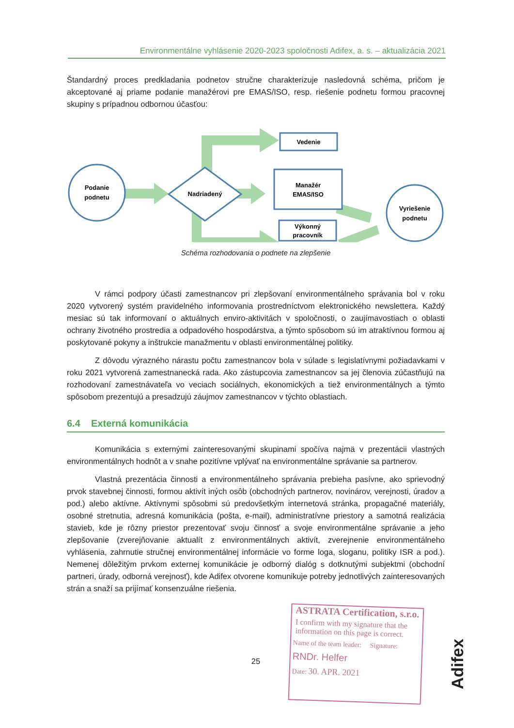Environmentálne vyhlásenie 2020-2023 spoločnosti Adifex, a. s. – aktualizácia 2021
Štandardný proces predkladania podnetov stručne charakterizuje nasledovná schéma, pričom je akceptované aj priame podanie manažérovi pre EMAS/ISO, resp. riešenie podnetu formou pracovnej skupiny s prípadnou odbornou účasťou:
Podanie
podnetu
Nadriadený
Vedenie
Manažér
EMAS/ISO
Výkonný
pracovník
Vyriešenie
podnetu
Schéma rozhodovania o podnete na zlepšenie
V rámci podpory účasti zamestnancov pri zlepšovaní environmentálneho správania bol v roku 2020 vytvorený systém pravidelného informovania prostredníctvom elektronického newslettera. Každý mesiac sú tak informovaní o aktuálnych enviro-aktivitách v spoločnosti, o zaujímavostiach o oblasti ochrany životného prostredia a odpadového hospodárstva, a týmto spôsobom sú im atraktívnou formou aj poskytované pokyny a inštrukcie manažmentu v oblasti environmentálnej politiky.
Z dôvodu výrazného nárastu počtu zamestnancov bola v súlade s legislatívnymi požiadavkami v roku 2021 vytvorená zamestnanecká rada. Ako zástupcovia zamestnancov sa jej členovia zúčastňujú na rozhodovaní zamestnávateľa vo veciach sociálnych, ekonomických a tiež environmentálnych a týmto spôsobom prezentujú a presadzujú záujmov zamestnancov v týchto oblastiach.
6.4 Externá komunikácia
Komunikácia s externými zainteresovanými skupinami spočíva najmä v prezentácii vlastných environmentálnych hodnôt a v snahe pozitívne vplývať na environmentálne správanie sa partnerov.
Vlastná prezentácia činnosti a environmentálneho správania prebieha pasívne, ako sprievodný prvok stavebnej činnosti, formou aktivít iných osôb (obchodných partnerov, novinárov, verejnosti, úradov a pod.) alebo aktívne. Aktívnymi spôsobmi sú predovšetkým internetová stránka, propagačné materiály, osobné stretnutia, adresná komunikácia (pošta, e-mail), administratívne priestory a samotná realizácia stavieb, kde je rôzny priestor prezentovať svoju činnosť a svoje environmentálne správanie a jeho zlepšovanie (zverejňovanie aktualít z environmentálnych aktivít, zverejnenie environmentálneho vyhlásenia, zahrnutie stručnej environmentálnej informácie vo forme loga, sloganu, politiky ISR a pod.). Nemenej dôležitým prvkom externej komunikácie je odborný dialóg s dotknutými subjektmi (obchodní partneri, úrady, odborná verejnosť), kde Adifex otvorene komunikuje potreby jednotlivých zainteresovaných strán a snaží sa prijímať konsenzuálne riešenia.
25
ASTRATA Certification, s.r.o.
I confirm with my signature that the information on this page is correct.
Name of the team leader: Signature:
RNDr. Helfer
Date: 30. APR. 2021
Adifex